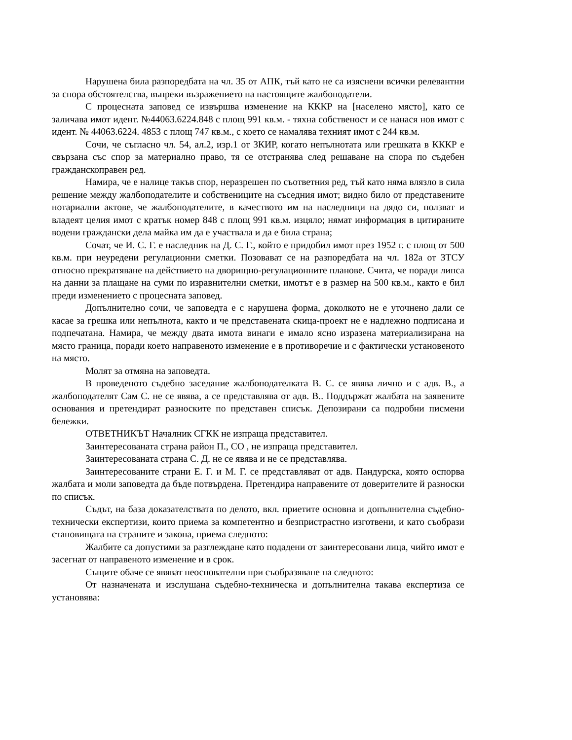Нарушена била разпоредбата на чл. 35 от АПК, тъй като не са изяснени всички релевантни за спора обстоятелства, въпреки възражението на настоящите жалбоподатели.
С процесната заповед се извършва изменение на КККР на [населено място], като се заличава имот идент. №44063.6224.848 с площ 991 кв.м. - тяхна собственост и се нанася нов имот с идент. № 44063.6224. 4853 с площ 747 кв.м., с което се намалява техният имот с 244 кв.м.
Сочи, че съгласно чл. 54, ал.2, изр.1 от ЗКИР, когато непълнотата или грешката в КККР е свързана със спор за материално право, тя се отстранява след решаване на спора по съдебен гражданскоправен ред.
Намира, че е налице такъв спор, неразрешен по съответния ред, тъй като няма влязло в сила решение между жалбоподателите и собствениците на съседния имот; видно било от представените нотариални актове, че жалбоподателите, в качеството им на наследници на дядо си, ползват и владеят целия имот с кратък номер 848 с площ 991 кв.м. изцяло; нямат информация в цитираните водени граждански дела майка им да е участвала и да е била страна;
Сочат, че И. С. Г. е наследник на Д. С. Г., който е придобил имот през 1952 г. с площ от 500 кв.м. при неуредени регулационни сметки. Позовават се на разпоредбата на чл. 182а от ЗТСУ относно прекратяване на действието на дворищно-регулационните планове. Счита, че поради липса на данни за плащане на суми по изравнителни сметки, имотът е в размер на 500 кв.м., както е бил преди изменението с процесната заповед.
Допълнително сочи, че заповедта е с нарушена форма, доколкото не е уточнено дали се касае за грешка или непълнота, както и че представената скица-проект не е надлежно подписана и подпечатана. Намира, че между двата имота винаги е имало ясно изразена материализирана на място граница, поради което направеното изменение е в противоречие и с фактически установеното на място.
Молят за отмяна на заповедта.
В проведеното съдебно заседание жалбоподателката В. С. се явява лично и с адв. В., а жалбоподателят Сам С. не се явява, а се представлява от адв. В.. Поддържат жалбата на заявените основания и претендират разноските по представен списък. Депозирани са подробни писмени бележки.
ОТВЕТНИКЪТ Началник СГКК не изпраща представител.
Заинтересованата страна район П., СО , не изпраща представител.
Заинтересованата страна С. Д. не се явява и не се представлява.
Заинтересованите страни Е. Г. и М. Г. се представляват от адв. Пандурска, която оспорва жалбата и моли заповедта да бъде потвърдена. Претендира направените от доверителите й разноски по списък.
Съдът, на база доказателствата по делото, вкл. приетите основна и допълнителна съдебно-технически експертизи, които приема за компетентно и безпристрастно изготвени, и като съобрази становищата на страните и закона, приема следното:
Жалбите са допустими за разглеждане като подадени от заинтересовани лица, чийто имот е засегнат от направеното изменение и в срок.
Същите обаче се явяват неоснователни при съобразяване на следното:
От назначената и изслушана съдебно-техническа и допълнителна такава експертиза се установява: